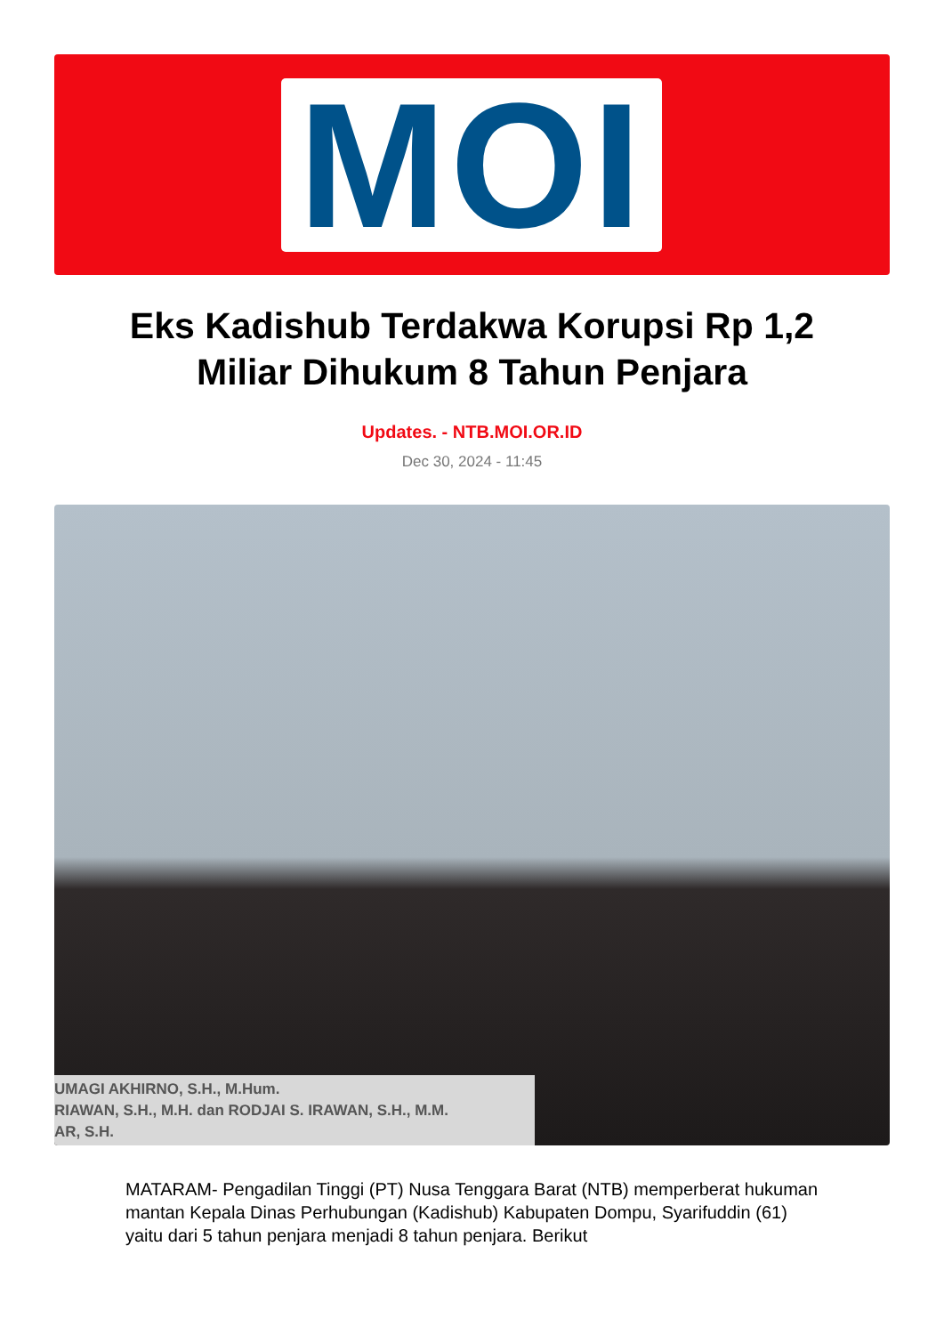MOI
Eks Kadishub Terdakwa Korupsi Rp 1,2 Miliar Dihukum 8 Tahun Penjara
Updates. - NTB.MOI.OR.ID
Dec 30, 2024 - 11:45
UMAGI AKHIRNO, S.H., M.Hum.
RIAWAN, S.H., M.H. dan RODJAI S. IRAWAN, S.H., M.M.
AR, S.H.
MATARAM- Pengadilan Tinggi (PT) Nusa Tenggara Barat (NTB) memperberat hukuman mantan Kepala Dinas Perhubungan (Kadishub) Kabupaten Dompu, Syarifuddin (61) yaitu dari 5 tahun penjara menjadi 8 tahun penjara. Berikut